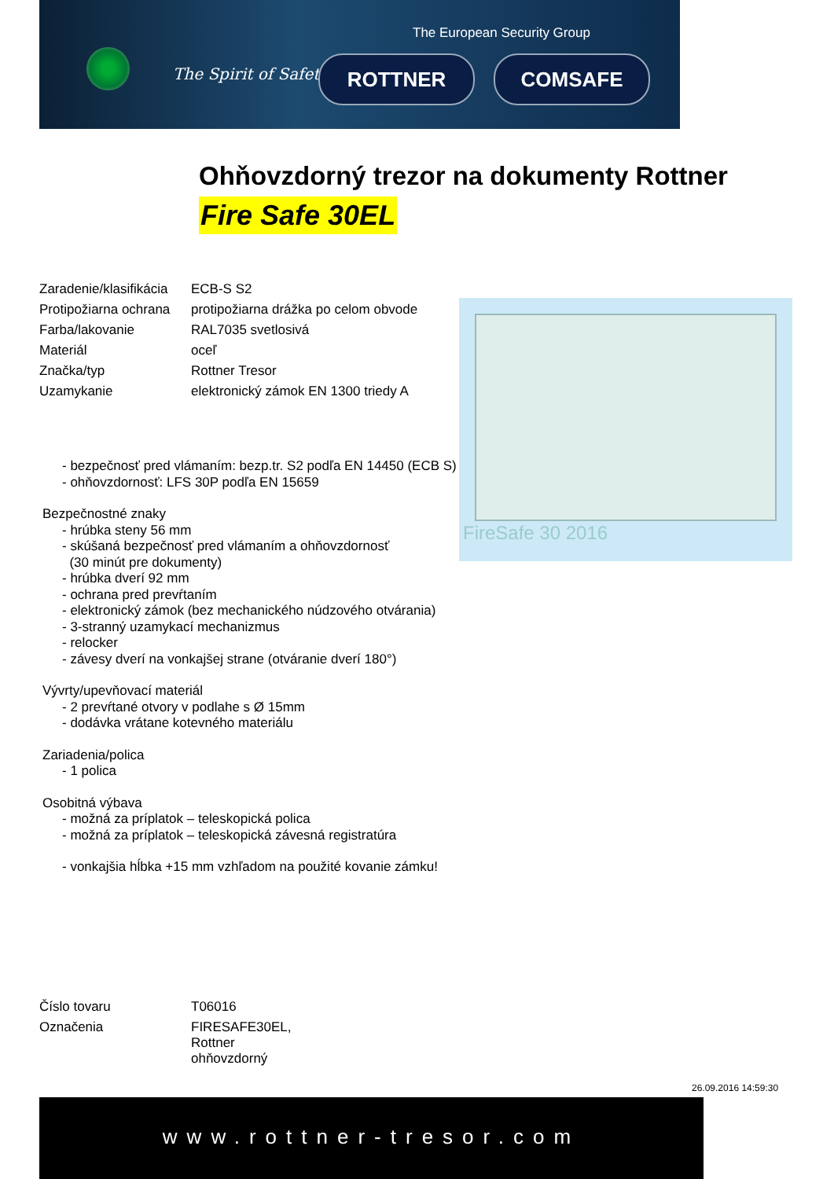The European Security Group
The Spirit of Safety ROTTNER COMSAFE
Ohňovzdorný trezor na dokumenty Rottner
Fire Safe 30EL
| Zaradenie/klasifikácia | ECB-S S2 |
| Protipožiarna ochrana | protipožiarna drážka po celom obvode |
| Farba/lakovanie | RAL7035 svetlosivá |
| Materiál | oceľ |
| Značka/typ | Rottner Tresor |
| Uzamykanie | elektronický zámok EN 1300 triedy A |
FireSafe 30 2016
- bezpečnosť pred vlámaním: bezp.tr. S2 podľa EN 14450 (ECB S)
- ohňovzdornosť: LFS 30P podľa EN 15659
Bezpečnostné znaky
- hrúbka steny 56 mm
- skúšaná bezpečnosť pred vlámaním a ohňovzdornosť
(30 minút pre dokumenty)
- hrúbka dverí 92 mm
- ochrana pred prevŕtaním
- elektronický zámok (bez mechanického núdzového otvárania)
- 3-stranný uzamykací mechanizmus
- relocker
- závesy dverí na vonkajšej strane (otváranie dverí 180°)
Vývrty/upevňovací materiál
- 2 prevŕtané otvory v podlahe s Ø 15mm
- dodávka vrátane kotevného materiálu
Zariadenia/polica
- 1 polica
Osobitná výbava
- možná za príplatok – teleskopická polica
- možná za príplatok – teleskopická závesná registratúra
- vonkajšia hĺbka +15 mm vzhľadom na použité kovanie zámku!
| Číslo tovaru | T06016 |
| Označenia | FIRESAFE30EL, Rottner ohňovzdorný |
26.09.2016 14:59:30
www.rottner-tresor.com